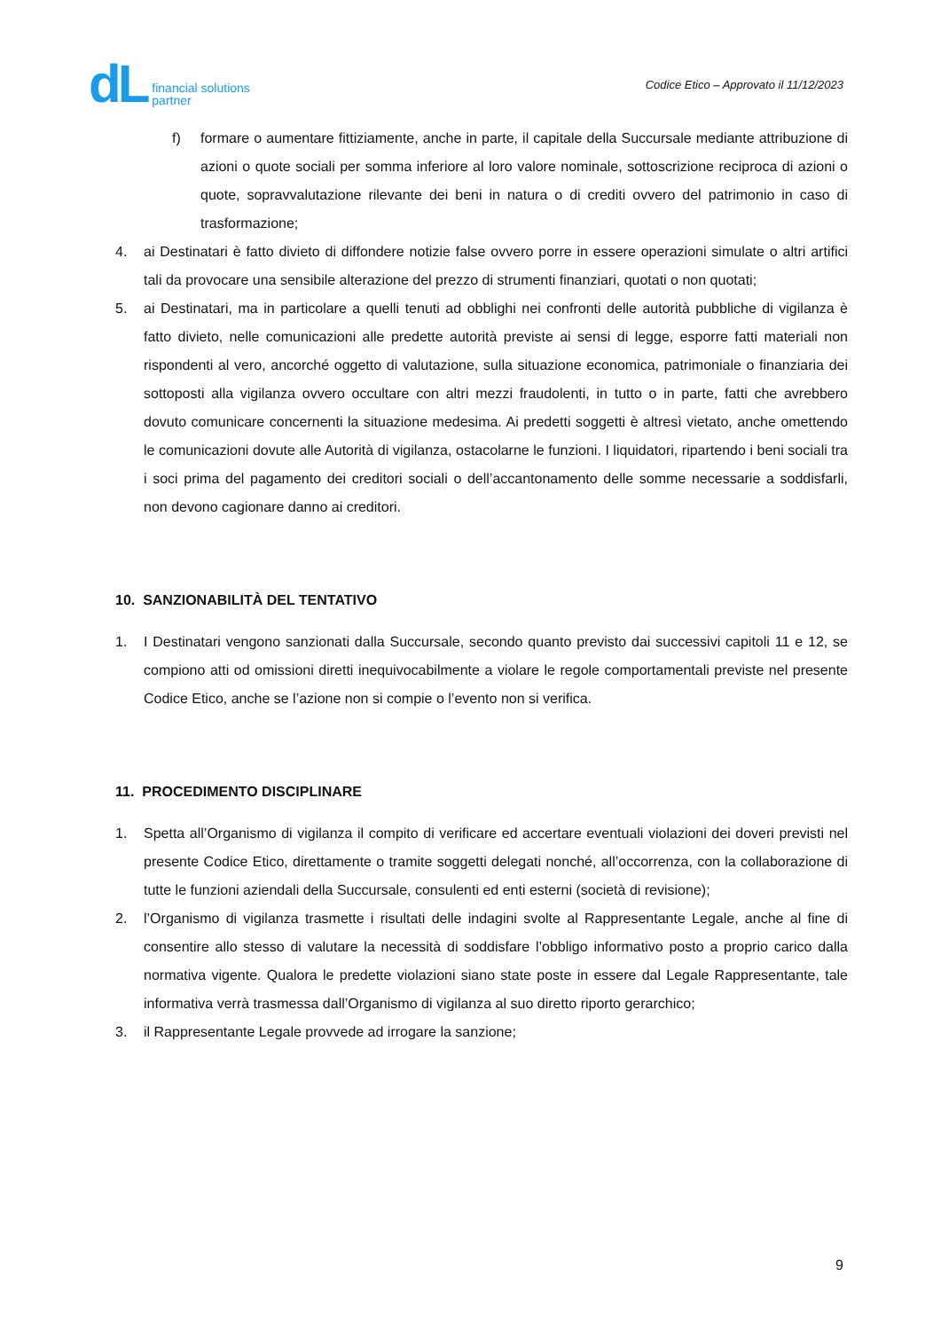dL financial solutions
partner
Codice Etico – Approvato il 11/12/2023
f) formare o aumentare fittiziamente, anche in parte, il capitale della Succursale mediante attribuzione di azioni o quote sociali per somma inferiore al loro valore nominale, sottoscrizione reciproca di azioni o quote, sopravvalutazione rilevante dei beni in natura o di crediti ovvero del patrimonio in caso di trasformazione;
4. ai Destinatari è fatto divieto di diffondere notizie false ovvero porre in essere operazioni simulate o altri artifici tali da provocare una sensibile alterazione del prezzo di strumenti finanziari, quotati o non quotati;
5. ai Destinatari, ma in particolare a quelli tenuti ad obblighi nei confronti delle autorità pubbliche di vigilanza è fatto divieto, nelle comunicazioni alle predette autorità previste ai sensi di legge, esporre fatti materiali non rispondenti al vero, ancorché oggetto di valutazione, sulla situazione economica, patrimoniale o finanziaria dei sottoposti alla vigilanza ovvero occultare con altri mezzi fraudolenti, in tutto o in parte, fatti che avrebbero dovuto comunicare concernenti la situazione medesima. Ai predetti soggetti è altresì vietato, anche omettendo le comunicazioni dovute alle Autorità di vigilanza, ostacolarne le funzioni. I liquidatori, ripartendo i beni sociali tra i soci prima del pagamento dei creditori sociali o dell’accantonamento delle somme necessarie a soddisfarli, non devono cagionare danno ai creditori.
10. SANZIONABILITÀ DEL TENTATIVO
1. I Destinatari vengono sanzionati dalla Succursale, secondo quanto previsto dai successivi capitoli 11 e 12, se compiono atti od omissioni diretti inequivocabilmente a violare le regole comportamentali previste nel presente Codice Etico, anche se l’azione non si compie o l’evento non si verifica.
11. PROCEDIMENTO DISCIPLINARE
1. Spetta all’Organismo di vigilanza il compito di verificare ed accertare eventuali violazioni dei doveri previsti nel presente Codice Etico, direttamente o tramite soggetti delegati nonché, all’occorrenza, con la collaborazione di tutte le funzioni aziendali della Succursale, consulenti ed enti esterni (società di revisione);
2. l’Organismo di vigilanza trasmette i risultati delle indagini svolte al Rappresentante Legale, anche al fine di consentire allo stesso di valutare la necessità di soddisfare l’obbligo informativo posto a proprio carico dalla normativa vigente. Qualora le predette violazioni siano state poste in essere dal Legale Rappresentante, tale informativa verrà trasmessa dall’Organismo di vigilanza al suo diretto riporto gerarchico;
3. il Rappresentante Legale provvede ad irrogare la sanzione;
9